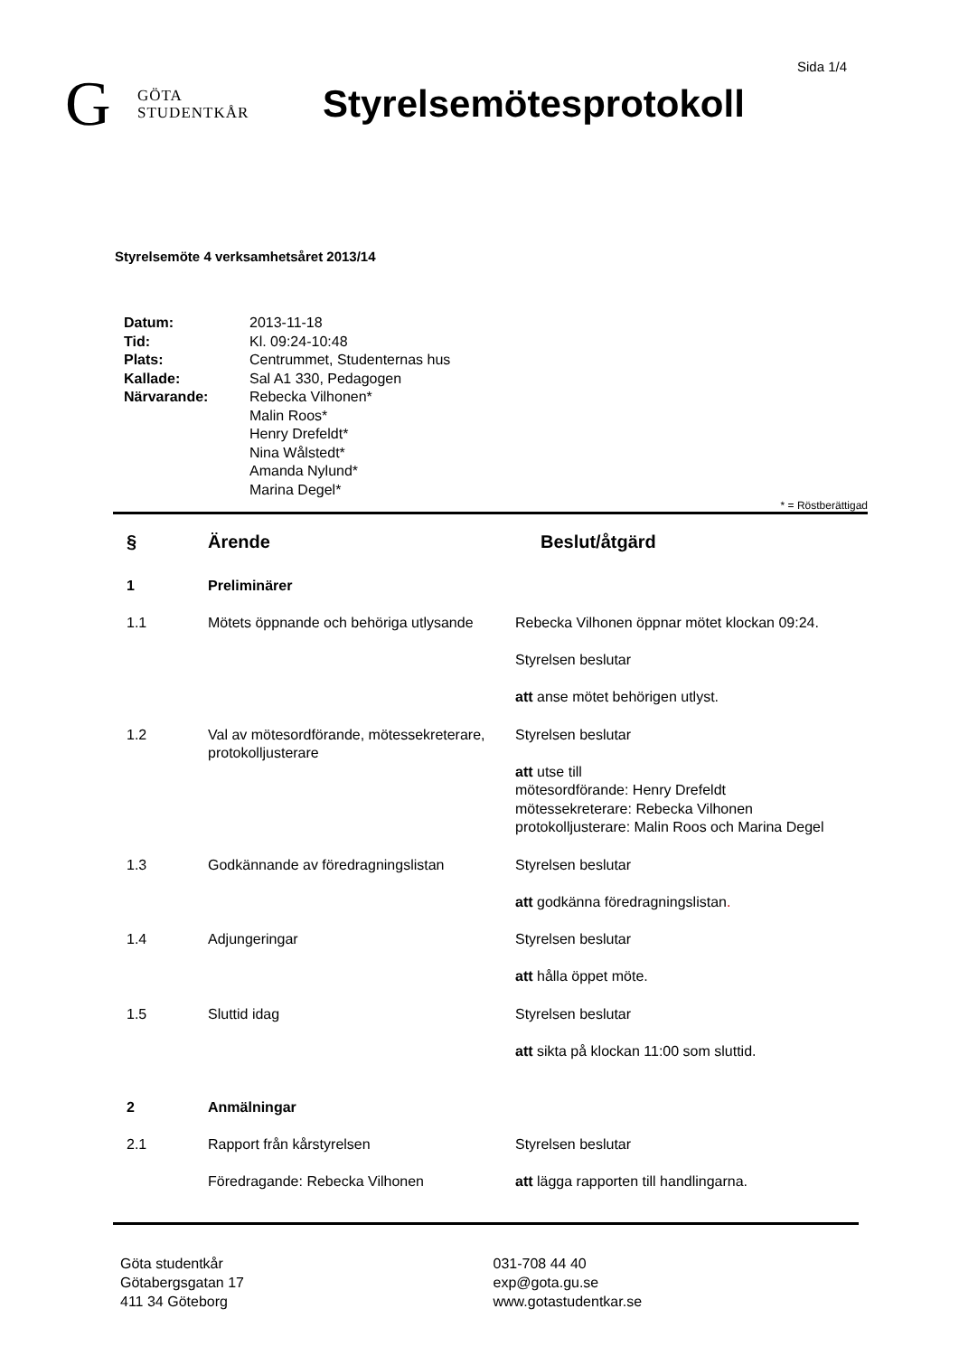Sida 1/4
G GÖTA
STUDENTKÅR
Styrelsemötesprotokoll
Styrelsemöte 4 verksamhetsåret 2013/14
| Datum: | 2013-11-18 |
| Tid: | Kl. 09:24-10:48 |
| Plats: | Centrummet, Studenternas hus |
| Kallade: | Sal A1 330, Pedagogen |
| Närvarande: | Rebecka Vilhonen* Malin Roos* Henry Drefeldt* Nina Wålstedt* Amanda Nylund* Marina Degel* |
* = Röstberättigad
| § | Ärende | Beslut/åtgärd |
| --- | --- | --- |
| 1 | Preliminärer | |
| 1.1 | Mötets öppnande och behöriga utlysande | Rebecka Vilhonen öppnar mötet klockan 09:24. Styrelsen beslutar att anse mötet behörigen utlyst. |
| 1.2 | Val av mötesordförande, mötessekreterare, protokolljusterare | Styrelsen beslutar att utse till mötesordförande: Henry Drefeldt mötessekreterare: Rebecka Vilhonen protokolljusterare: Malin Roos och Marina Degel |
| 1.3 | Godkännande av föredragningslistan | Styrelsen beslutar att godkänna föredragningslistan . |
| 1.4 | Adjungeringar | Styrelsen beslutar att hålla öppet möte. |
| 1.5 | Sluttid idag | Styrelsen beslutar att sikta på klockan 11:00 som sluttid. |
| 2 | Anmälningar | |
| 2.1 | Rapport från kårstyrelsen Föredragande: Rebecka Vilhonen | Styrelsen beslutar att lägga rapporten till handlingarna. |
Göta studentkår
Götabergsgatan 17
411 34 Göteborg
031-708 44 40
exp@gota.gu.se
www.gotastudentkar.se